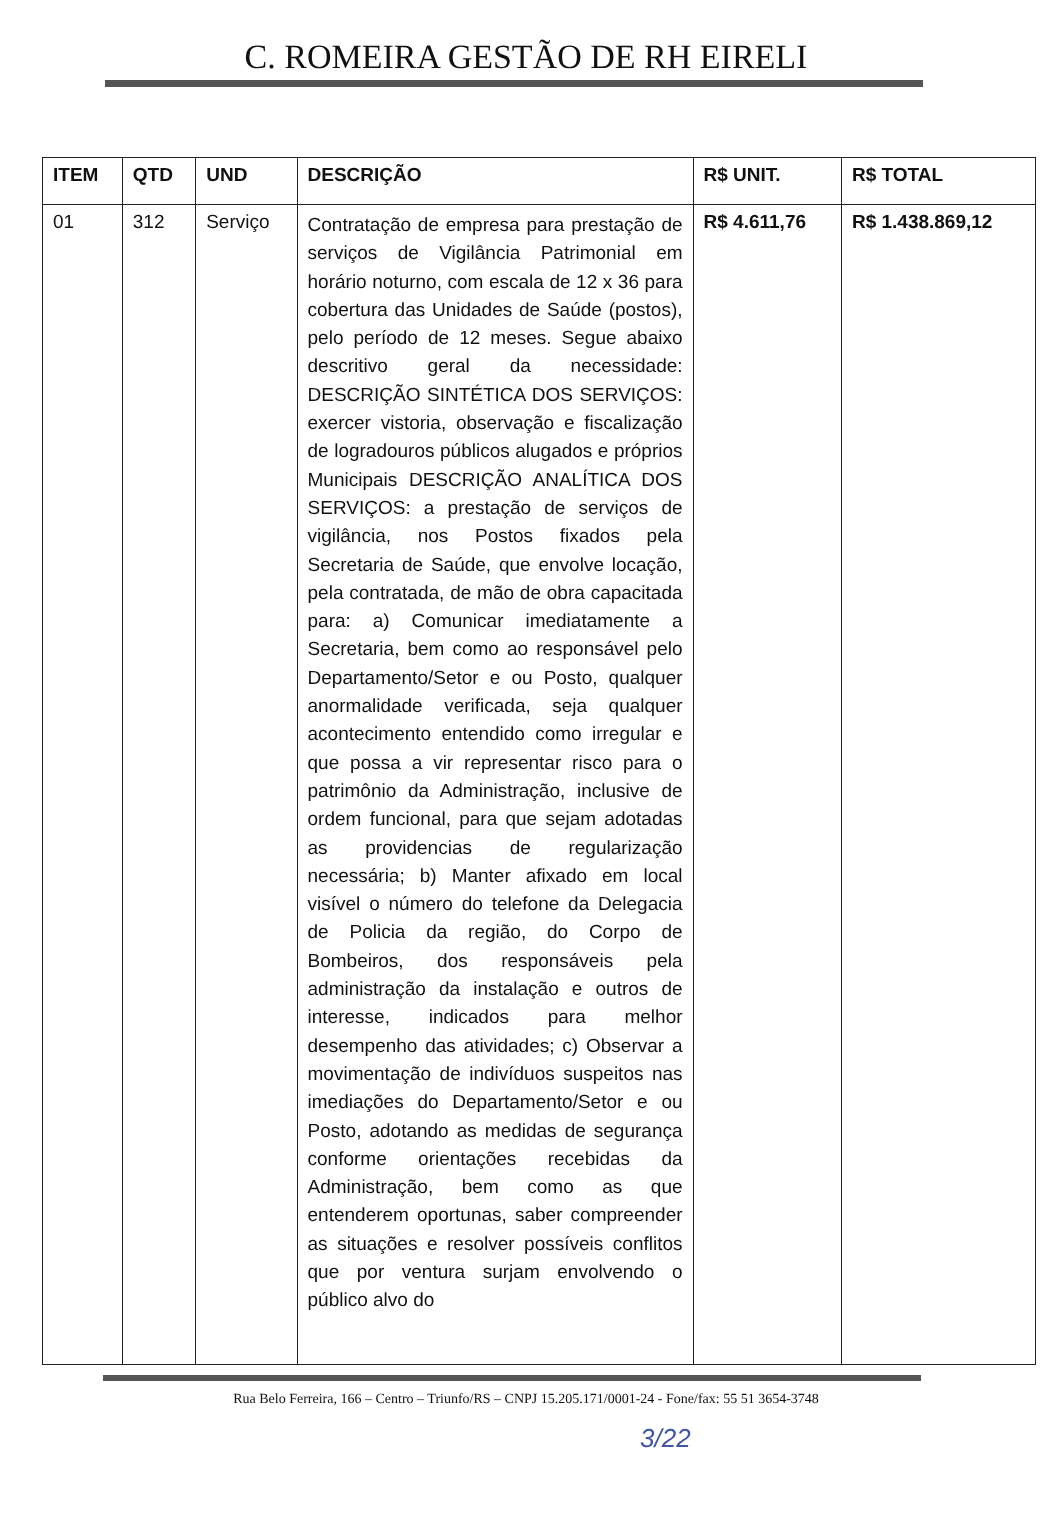C. ROMEIRA GESTÃO DE RH EIRELI
| ITEM | QTD | UND | DESCRIÇÃO | R$ UNIT. | R$ TOTAL |
| --- | --- | --- | --- | --- | --- |
| 01 | 312 | Serviço | Contratação de empresa para prestação de serviços de Vigilância Patrimonial em horário noturno, com escala de 12 x 36 para cobertura das Unidades de Saúde (postos), pelo período de 12 meses. Segue abaixo descritivo geral da necessidade: DESCRIÇÃO SINTÉTICA DOS SERVIÇOS: exercer vistoria, observação e fiscalização de logradouros públicos alugados e próprios Municipais DESCRIÇÃO ANALÍTICA DOS SERVIÇOS: a prestação de serviços de vigilância, nos Postos fixados pela Secretaria de Saúde, que envolve locação, pela contratada, de mão de obra capacitada para: a) Comunicar imediatamente a Secretaria, bem como ao responsável pelo Departamento/Setor e ou Posto, qualquer anormalidade verificada, seja qualquer acontecimento entendido como irregular e que possa a vir representar risco para o patrimônio da Administração, inclusive de ordem funcional, para que sejam adotadas as providencias de regularização necessária; b) Manter afixado em local visível o número do telefone da Delegacia de Policia da região, do Corpo de Bombeiros, dos responsáveis pela administração da instalação e outros de interesse, indicados para melhor desempenho das atividades; c) Observar a movimentação de indivíduos suspeitos nas imediações do Departamento/Setor e ou Posto, adotando as medidas de segurança conforme orientações recebidas da Administração, bem como as que entenderem oportunas, saber compreender as situações e resolver possíveis conflitos que por ventura surjam envolvendo o público alvo do | R$ 4.611,76 | R$ 1.438.869,12 |
Rua Belo Ferreira, 166 – Centro – Triunfo/RS – CNPJ 15.205.171/0001-24 - Fone/fax: 55 51 3654-3748
3/22